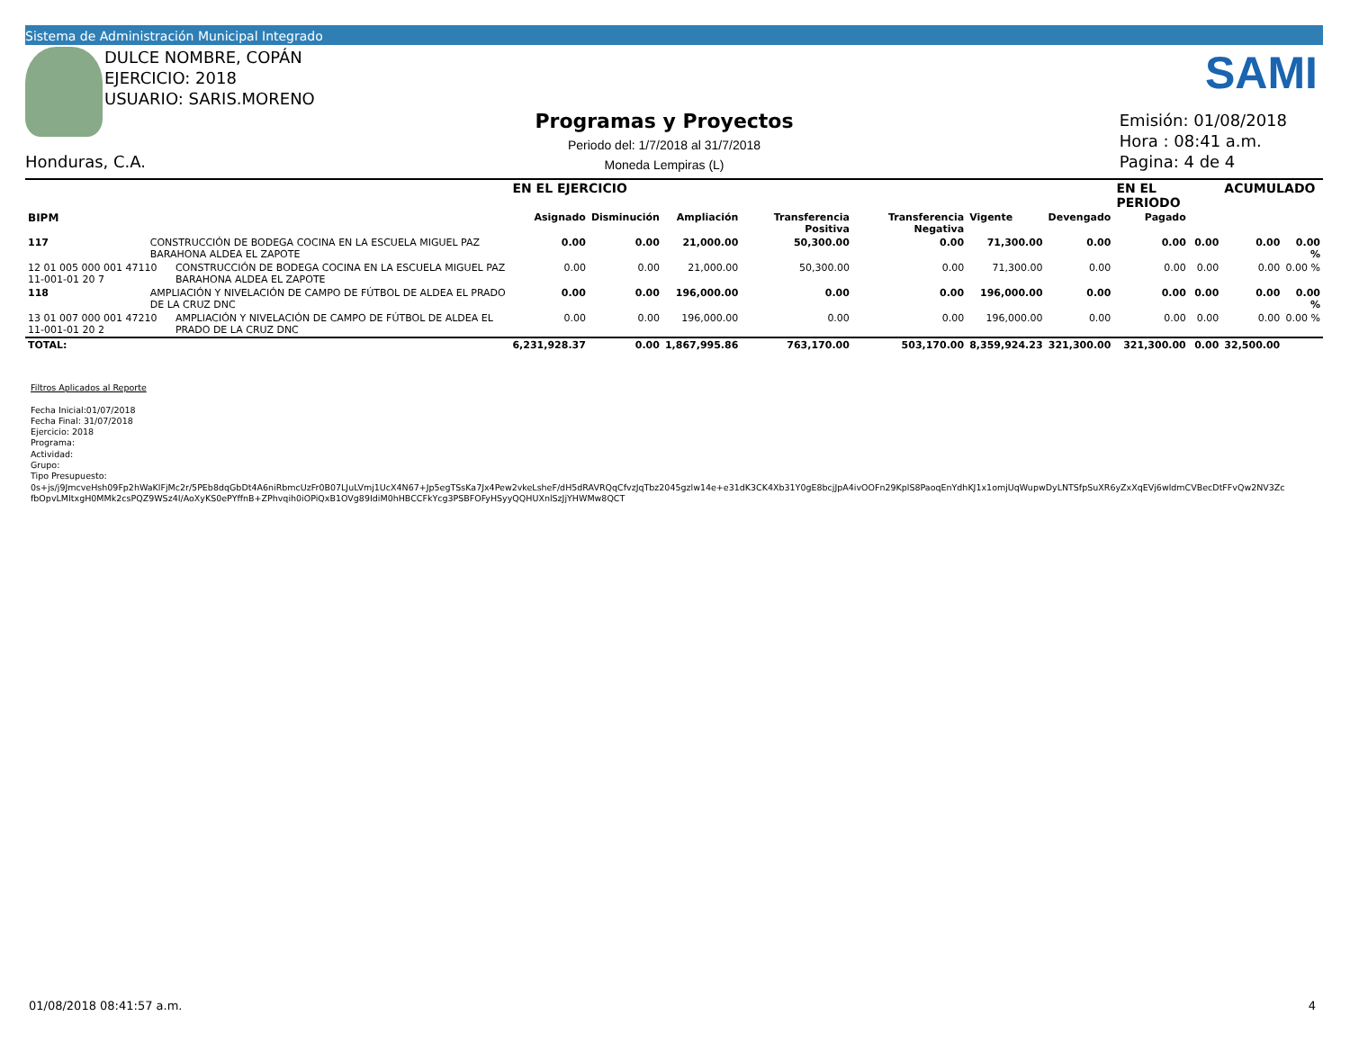Sistema de Administración Municipal Integrado
DULCE NOMBRE, COPÁN
EJERCICIO: 2018
USUARIO: SARIS.MORENO
SAMI
Programas y Proyectos
Periodo del: 1/7/2018 al 31/7/2018
Moneda Lempiras (L)
Emisión: 01/08/2018
Hora : 08:41 a.m.
Pagina: 4 de 4
Honduras, C.A.
| | | | EN EL EJERCICIO | | | | | | | EN EL PERIODO | | ACUMULADO | |
| --- | --- | --- | --- | --- | --- | --- | --- | --- | --- | --- | --- | --- | --- |
| BIPM | | | Asignado | Disminución | Ampliación | Transferencia Positiva | Transferencia Negativa | Vigente | Devengado | Pagado | | | |
| 117 | CONSTRUCCIÓN DE BODEGA COCINA EN LA ESCUELA MIGUEL PAZ BARAHONA ALDEA EL ZAPOTE | | 0.00 | 0.00 | 21,000.00 | 50,300.00 | 0.00 | 71,300.00 | 0.00 | 0.00 | 0.00 | 0.00 | 0.00 % |
| 12 01 005 000 001 47110 11-001-01 20 7 | | CONSTRUCCIÓN DE BODEGA COCINA EN LA ESCUELA MIGUEL PAZ BARAHONA ALDEA EL ZAPOTE | 0.00 | 0.00 | 21,000.00 | 50,300.00 | 0.00 | 71,300.00 | 0.00 | 0.00 | 0.00 | 0.00 | 0.00 % |
| 118 | AMPLIACIÓN Y NIVELACIÓN DE CAMPO DE FÚTBOL DE ALDEA EL PRADO DE LA CRUZ DNC | | 0.00 | 0.00 | 196,000.00 | 0.00 | 0.00 | 196,000.00 | 0.00 | 0.00 | 0.00 | 0.00 | 0.00 % |
| 13 01 007 000 001 47210 11-001-01 20 2 | | AMPLIACIÓN Y NIVELACIÓN DE CAMPO DE FÚTBOL DE ALDEA EL PRADO DE LA CRUZ DNC | 0.00 | 0.00 | 196,000.00 | 0.00 | 0.00 | 196,000.00 | 0.00 | 0.00 | 0.00 | 0.00 | 0.00 % |
| TOTAL: | | | 6,231,928.37 | 0.00 | 1,867,995.86 | 763,170.00 | 503,170.00 | 8,359,924.23 | 321,300.00 | 321,300.00 | 0.00 | 32,500.00 | |
Filtros Aplicados al Reporte
Fecha Inicial:01/07/2018
Fecha Final: 31/07/2018
Ejercicio: 2018
Programa:
Actividad:
Grupo:
Tipo Presupuesto:
0s+js/j9JmcveHsh09Fp2hWaKlFjMc2r/5PEb8dqGbDt4A6niRbmcUzFr0B07LJuLVmj1UcX4N67+Jp5egTSsKa7Jx4Pew2vkeLsheF/dH5dRAVRQqCfvzJqTbz2045gzlw14e+e31dK3CK4Xb31Y0gE8bcjJpA4ivOOFn29KplS8PaoqEnYdhKJ1x1omjUqWupwDyLNTSfpSuXR6yZxXqEVj6wldmCVBecDtFFvQw2NV3Zc
fbOpvLMItxgH0MMk2csPQZ9WSz4I/AoXyKS0ePYffnB+ZPhvqih0iOPiQxB1OVg89IdiM0hHBCCFkYcg3PSBFOFyHSyyQQHUXnlSzJjYHWMw8QCT
01/08/2018 08:41:57 a.m. 4